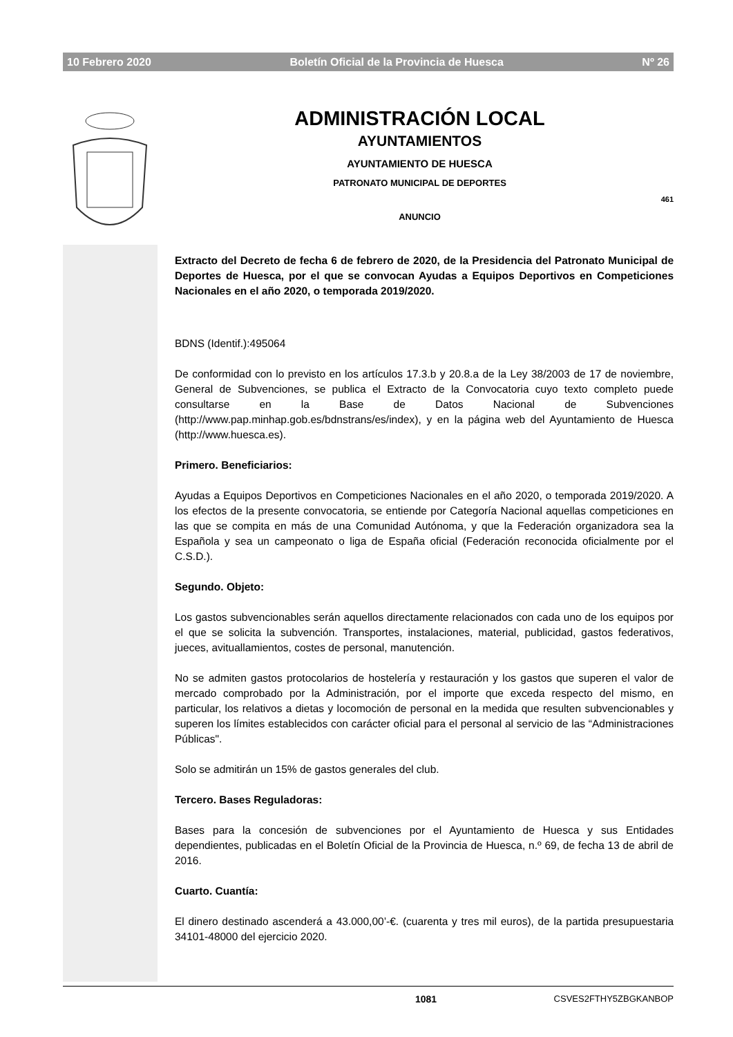10 Febrero 2020 Boletín Oficial de la Provincia de Huesca Nº 26
ADMINISTRACIÓN LOCAL
AYUNTAMIENTOS
AYUNTAMIENTO DE HUESCA
PATRONATO MUNICIPAL DE DEPORTES
461
ANUNCIO
Extracto del Decreto de fecha 6 de febrero de 2020, de la Presidencia del Patronato Municipal de Deportes de Huesca, por el que se convocan Ayudas a Equipos Deportivos en Competiciones Nacionales en el año 2020, o temporada 2019/2020.
BDNS (Identif.):495064
De conformidad con lo previsto en los artículos 17.3.b y 20.8.a de la Ley 38/2003 de 17 de noviembre, General de Subvenciones, se publica el Extracto de la Convocatoria cuyo texto completo puede consultarse en la Base de Datos Nacional de Subvenciones (http://www.pap.minhap.gob.es/bdnstrans/es/index), y en la página web del Ayuntamiento de Huesca (http://www.huesca.es).
Primero. Beneficiarios:
Ayudas a Equipos Deportivos en Competiciones Nacionales en el año 2020, o temporada 2019/2020. A los efectos de la presente convocatoria, se entiende por Categoría Nacional aquellas competiciones en las que se compita en más de una Comunidad Autónoma, y que la Federación organizadora sea la Española y sea un campeonato o liga de España oficial (Federación reconocida oficialmente por el C.S.D.).
Segundo. Objeto:
Los gastos subvencionables serán aquellos directamente relacionados con cada uno de los equipos por el que se solicita la subvención. Transportes, instalaciones, material, publicidad, gastos federativos, jueces, avituallamientos, costes de personal, manutención.
No se admiten gastos protocolarios de hostelería y restauración y los gastos que superen el valor de mercado comprobado por la Administración, por el importe que exceda respecto del mismo, en particular, los relativos a dietas y locomoción de personal en la medida que resulten subvencionables y superen los límites establecidos con carácter oficial para el personal al servicio de las “Administraciones Públicas".
Solo se admitirán un 15% de gastos generales del club.
Tercero. Bases Reguladoras:
Bases para la concesión de subvenciones por el Ayuntamiento de Huesca y sus Entidades dependientes, publicadas en el Boletín Oficial de la Provincia de Huesca, n.º 69, de fecha 13 de abril de 2016.
Cuarto. Cuantía:
El dinero destinado ascenderá a 43.000,00’-€. (cuarenta y tres mil euros), de la partida presupuestaria 34101-48000 del ejercicio 2020.
1081 CSVES2FTHY5ZBGKANBOP